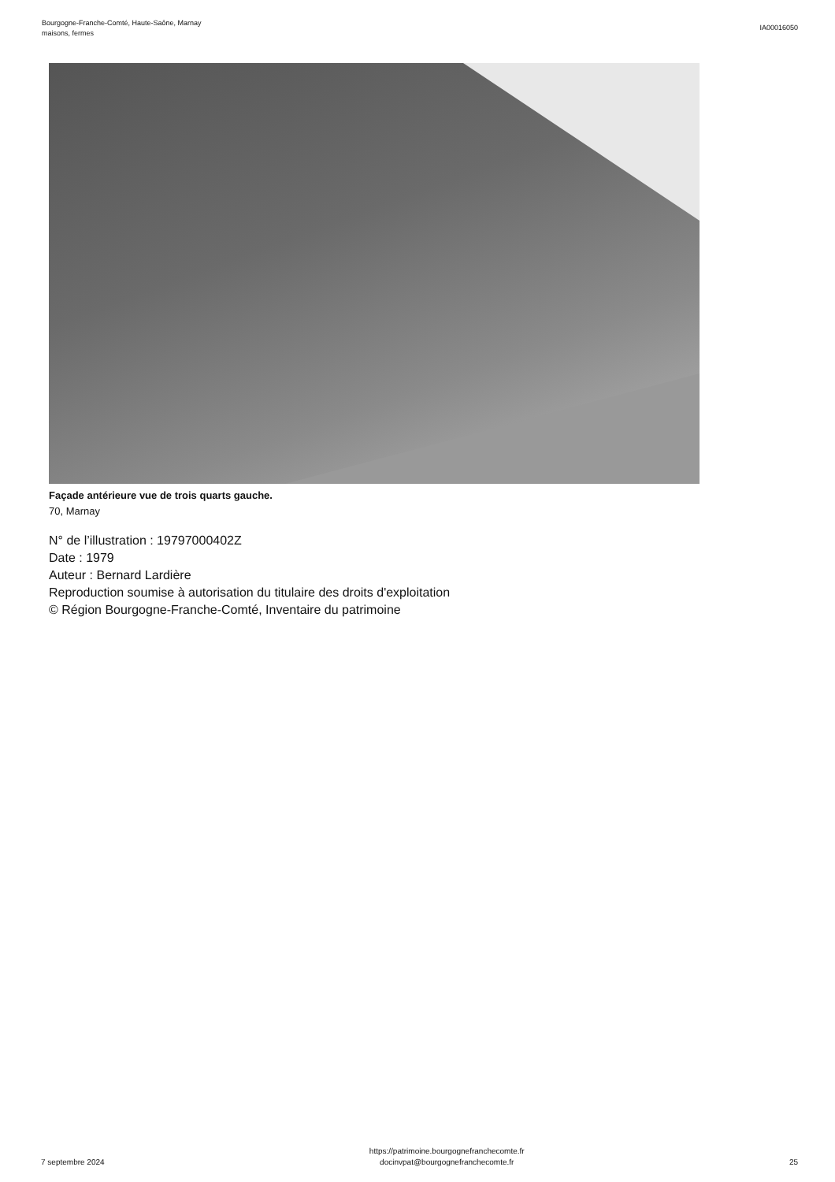Bourgogne-Franche-Comté, Haute-Saône, Marnay
maisons, fermes
IA00016050
Façade antérieure vue de trois quarts gauche.
70, Marnay
N° de l’illustration : 19797000402Z
Date : 1979
Auteur : Bernard Lardière
Reproduction soumise à autorisation du titulaire des droits d'exploitation
© Région Bourgogne-Franche-Comté, Inventaire du patrimoine
7 septembre 2024
https://patrimoine.bourgognefranchecomte.fr
docinvpat@bourgognefranchecomte.fr
25